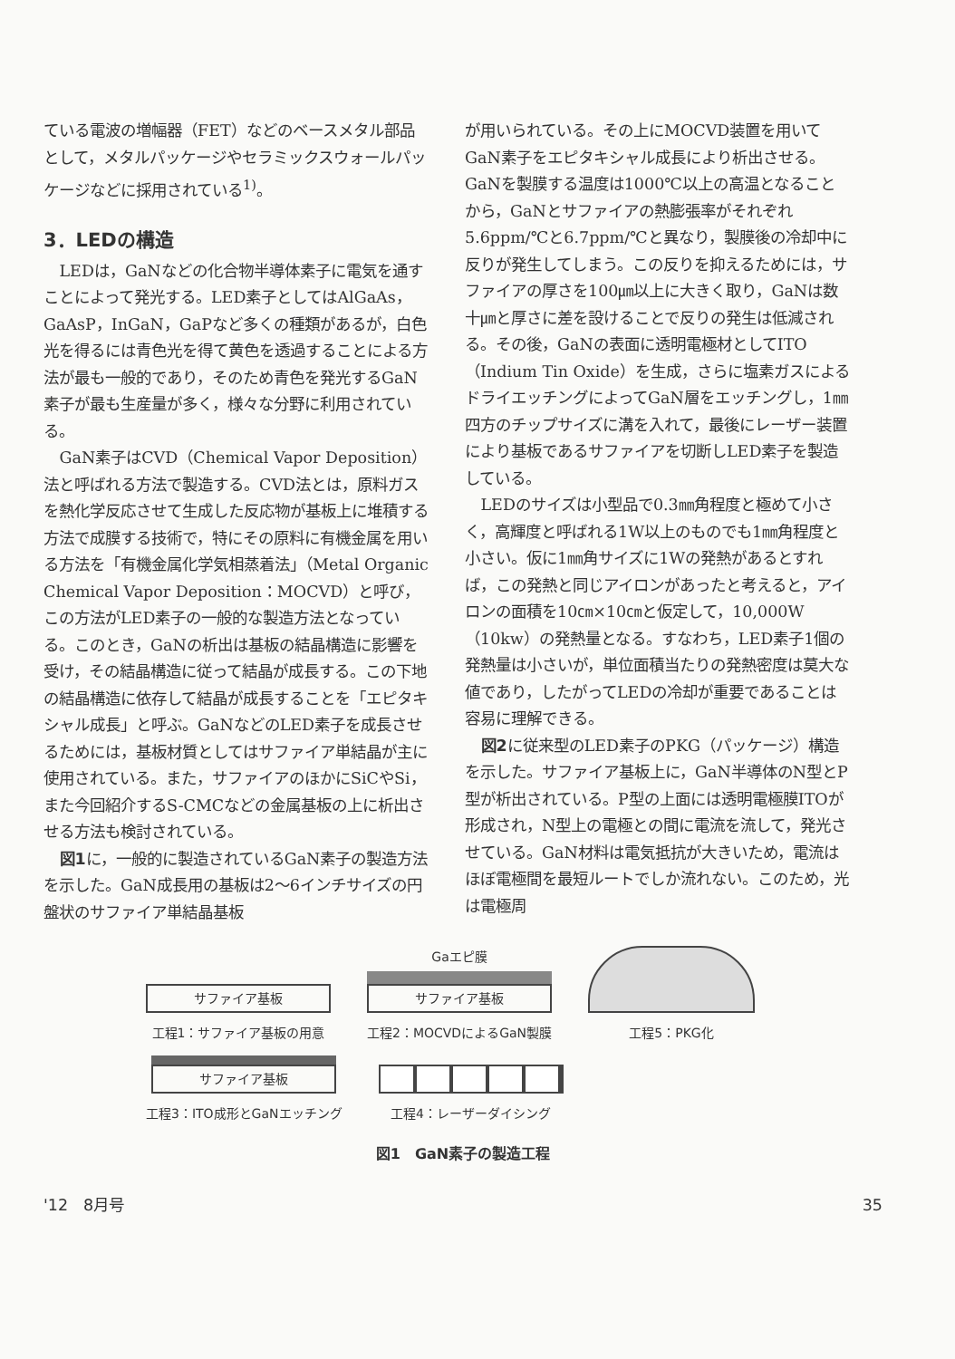ている電波の増幅器（FET）などのベースメタル部品として，メタルパッケージやセラミックスウォールパッケージなどに採用されている<sup>1)</sup>。
3．LEDの構造
LEDは，GaNなどの化合物半導体素子に電気を通すことによって発光する。LED素子としてはAlGaAs，GaAsP，InGaN，GaPなど多くの種類があるが，白色光を得るには青色光を得て黄色を透過することによる方法が最も一般的であり，そのため青色を発光するGaN素子が最も生産量が多く，様々な分野に利用されている。
GaN素子はCVD（Chemical Vapor Deposition）法と呼ばれる方法で製造する。CVD法とは，原料ガスを熱化学反応させて生成した反応物が基板上に堆積する方法で成膜する技術で，特にその原料に有機金属を用いる方法を「有機金属化学気相蒸着法」（Metal Organic Chemical Vapor Deposition：MOCVD）と呼び，この方法がLED素子の一般的な製造方法となっている。このとき，GaNの析出は基板の結晶構造に影響を受け，その結晶構造に従って結晶が成長する。この下地の結晶構造に依存して結晶が成長することを「エピタキシャル成長」と呼ぶ。GaNなどのLED素子を成長させるためには，基板材質としてはサファイア単結晶が主に使用されている。また，サファイアのほかにSiCやSi，また今回紹介するS-CMCなどの金属基板の上に析出させる方法も検討されている。
図1に，一般的に製造されているGaN素子の製造方法を示した。GaN成長用の基板は2～6インチサイズの円盤状のサファイア単結晶基板
が用いられている。その上にMOCVD装置を用いてGaN素子をエピタキシャル成長により析出させる。GaNを製膜する温度は1000℃以上の高温となることから，GaNとサファイアの熱膨張率がそれぞれ5.6ppm/℃と6.7ppm/℃と異なり，製膜後の冷却中に反りが発生してしまう。この反りを抑えるためには，サファイアの厚さを100㎛以上に大きく取り，GaNは数十㎛と厚さに差を設けることで反りの発生は低減される。その後，GaNの表面に透明電極材としてITO（Indium Tin Oxide）を生成，さらに塩素ガスによるドライエッチングによってGaN層をエッチングし，1㎜四方のチップサイズに溝を入れて，最後にレーザー装置により基板であるサファイアを切断しLED素子を製造している。
LEDのサイズは小型品で0.3㎜角程度と極めて小さく，高輝度と呼ばれる1W以上のものでも1㎜角程度と小さい。仮に1㎜角サイズに1Wの発熱があるとすれば，この発熱と同じアイロンがあったと考えると，アイロンの面積を10㎝×10㎝と仮定して，10,000W（10kw）の発熱量となる。すなわち，LED素子1個の発熱量は小さいが，単位面積当たりの発熱密度は莫大な値であり，したがってLEDの冷却が重要であることは容易に理解できる。
図2に従来型のLED素子のPKG（パッケージ）構造を示した。サファイア基板上に，GaN半導体のN型とP型が析出されている。P型の上面には透明電極膜ITOが形成され，N型上の電極との間に電流を流して，発光させている。GaN材料は電気抵抗が大きいため，電流はほぼ電極間を最短ルートでしか流れない。このため，光は電極周
サファイア基板
工程1：サファイア基板の用意
Gaエピ膜
サファイア基板
工程2：MOCVDによるGaN製膜
工程5：PKG化
サファイア基板
工程3：ITO成形とGaNエッチング
工程4：レーザーダイシング
図1　GaN素子の製造工程
'12　8月号 35